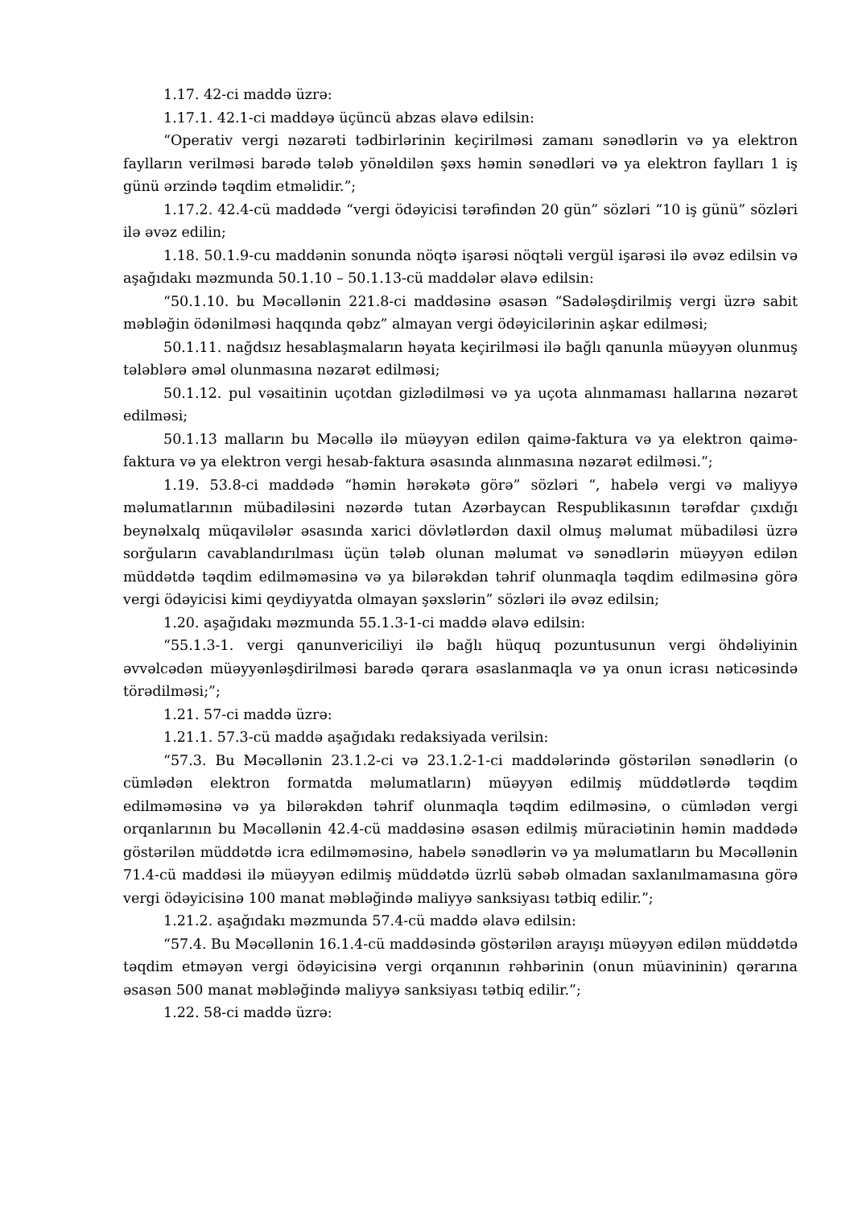1.17. 42-ci maddə üzrə:
1.17.1. 42.1-ci maddəyə üçüncü abzas əlavə edilsin:
“Operativ vergi nəzarəti tədbirlərinin keçirilməsi zamanı sənədlərin və ya elektron faylların verilməsi barədə tələb yönəldilən şəxs həmin sənədləri və ya elektron faylları 1 iş günü ərzində təqdim etməlidir.”;
1.17.2. 42.4-cü maddədə “vergi ödəyicisi tərəfindən 20 gün” sözləri “10 iş günü” sözləri ilə əvəz edilin;
1.18. 50.1.9-cu maddənin sonunda nöqtə işarəsi nöqtəli vergül işarəsi ilə əvəz edilsin və aşağıdakı məzmunda 50.1.10 – 50.1.13-cü maddələr əlavə edilsin:
“50.1.10. bu Məcəllənin 221.8-ci maddəsinə əsasən “Sadələşdirilmiş vergi üzrə sabit məbləğin ödənilməsi haqqında qəbz” almayan vergi ödəyicilərinin aşkar edilməsi;
50.1.11. nağdsız hesablaşmaların həyata keçirilməsi ilə bağlı qanunla müəyyən olunmuş tələblərə əməl olunmasına nəzarət edilməsi;
50.1.12. pul vəsaitinin uçotdan gizlədilməsi və ya uçota alınmaması hallarına nəzarət edilməsi;
50.1.13 malların bu Məcəllə ilə müəyyən edilən qaimə-faktura və ya elektron qaimə-faktura və ya elektron vergi hesab-faktura əsasında alınmasına nəzarət edilməsi.”;
1.19. 53.8-ci maddədə “həmin hərəkətə görə” sözləri “, habelə vergi və maliyyə məlumatlarının mübadiləsini nəzərdə tutan Azərbaycan Respublikasının tərəfdar çıxdığı beynəlxalq müqavilələr əsasında xarici dövlətlərdən daxil olmuş məlumat mübadiləsi üzrə sorğuların cavablandırılması üçün tələb olunan məlumat və sənədlərin müəyyən edilən müddətdə təqdim edilməməsinə və ya bilərəkdən təhrif olunmaqla təqdim edilməsinə görə vergi ödəyicisi kimi qeydiyyatda olmayan şəxslərin” sözləri ilə əvəz edilsin;
1.20. aşağıdakı məzmunda 55.1.3-1-ci maddə əlavə edilsin:
“55.1.3-1. vergi qanunvericiliyi ilə bağlı hüquq pozuntusunun vergi öhdəliyinin əvvəlcədən müəyyənləşdirilməsi barədə qərara əsaslanmaqla və ya onun icrası nəticəsində törədilməsi;”;
1.21. 57-ci maddə üzrə:
1.21.1. 57.3-cü maddə aşağıdakı redaksiyada verilsin:
“57.3. Bu Məcəllənin 23.1.2-ci və 23.1.2-1-ci maddələrində göstərilən sənədlərin (o cümlədən elektron formatda məlumatların) müəyyən edilmiş müddətlərdə təqdim edilməməsinə və ya bilərəkdən təhrif olunmaqla təqdim edilməsinə, o cümlədən vergi orqanlarının bu Məcəllənin 42.4-cü maddəsinə əsasən edilmiş müraciətinin həmin maddədə göstərilən müddətdə icra edilməməsinə, habelə sənədlərin və ya məlumatların bu Məcəllənin 71.4-cü maddəsi ilə müəyyən edilmiş müddətdə üzrlü səbəb olmadan saxlanılmamasına görə vergi ödəyicisinə 100 manat məbləğində maliyyə sanksiyası tətbiq edilir.”;
1.21.2. aşağıdakı məzmunda 57.4-cü maddə əlavə edilsin:
“57.4. Bu Məcəllənin 16.1.4-cü maddəsində göstərilən arayışı müəyyən edilən müddətdə təqdim etməyən vergi ödəyicisinə vergi orqanının rəhbərinin (onun müavininin) qərarına əsasən 500 manat məbləğində maliyyə sanksiyası tətbiq edilir.”;
1.22. 58-ci maddə üzrə: